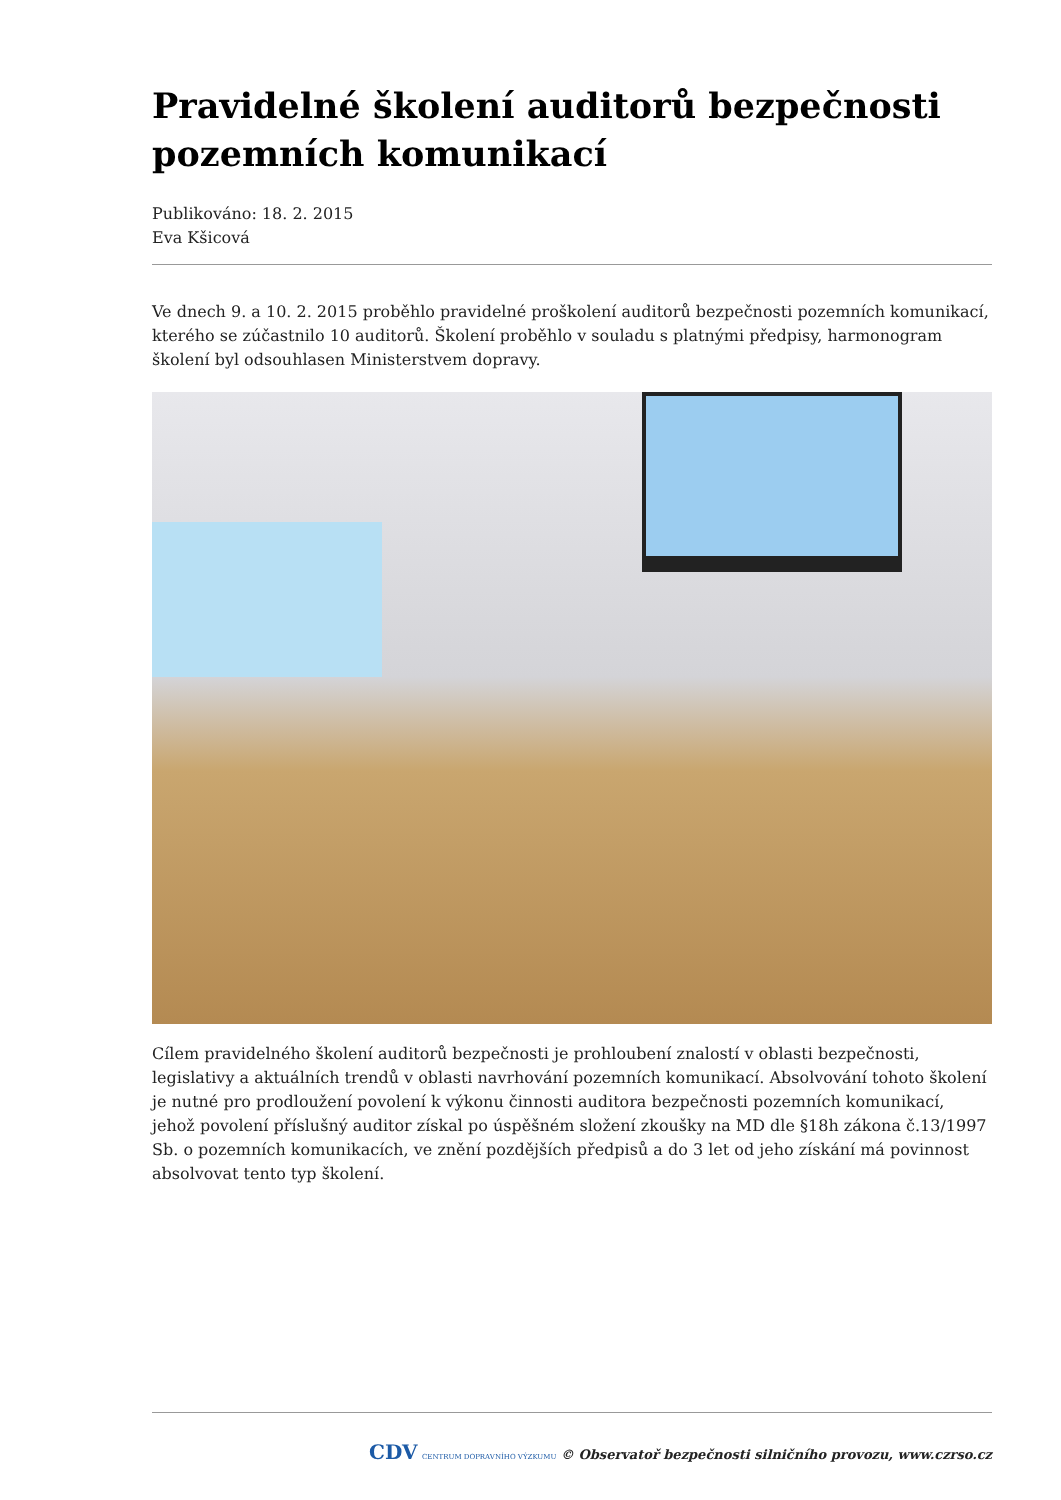Pravidelné školení auditorů bezpečnosti pozemních komunikací
Publikováno: 18. 2. 2015
Eva Kšicová
Ve dnech 9. a 10. 2. 2015 proběhlo pravidelné proškolení auditorů bezpečnosti pozemních komunikací, kterého se zúčastnilo 10 auditorů. Školení proběhlo v souladu s platnými předpisy, harmonogram školení byl odsouhlasen Ministerstvem dopravy.
Cílem pravidelného školení auditorů bezpečnosti je prohloubení znalostí v oblasti bezpečnosti, legislativy a aktuálních trendů v oblasti navrhování pozemních komunikací. Absolvování tohoto školení je nutné pro prodloužení povolení k výkonu činnosti auditora bezpečnosti pozemních komunikací, jehož povolení příslušný auditor získal po úspěšném složení zkoušky na MD dle §18h zákona č.13/1997 Sb. o pozemních komunikacích, ve znění pozdějších předpisů a do 3 let od jeho získání má povinnost absolvovat tento typ školení.
CDV CENTRUM DOPRAVNÍHO VÝZKUMU © Observatoř bezpečnosti silničního provozu, www.czrso.cz